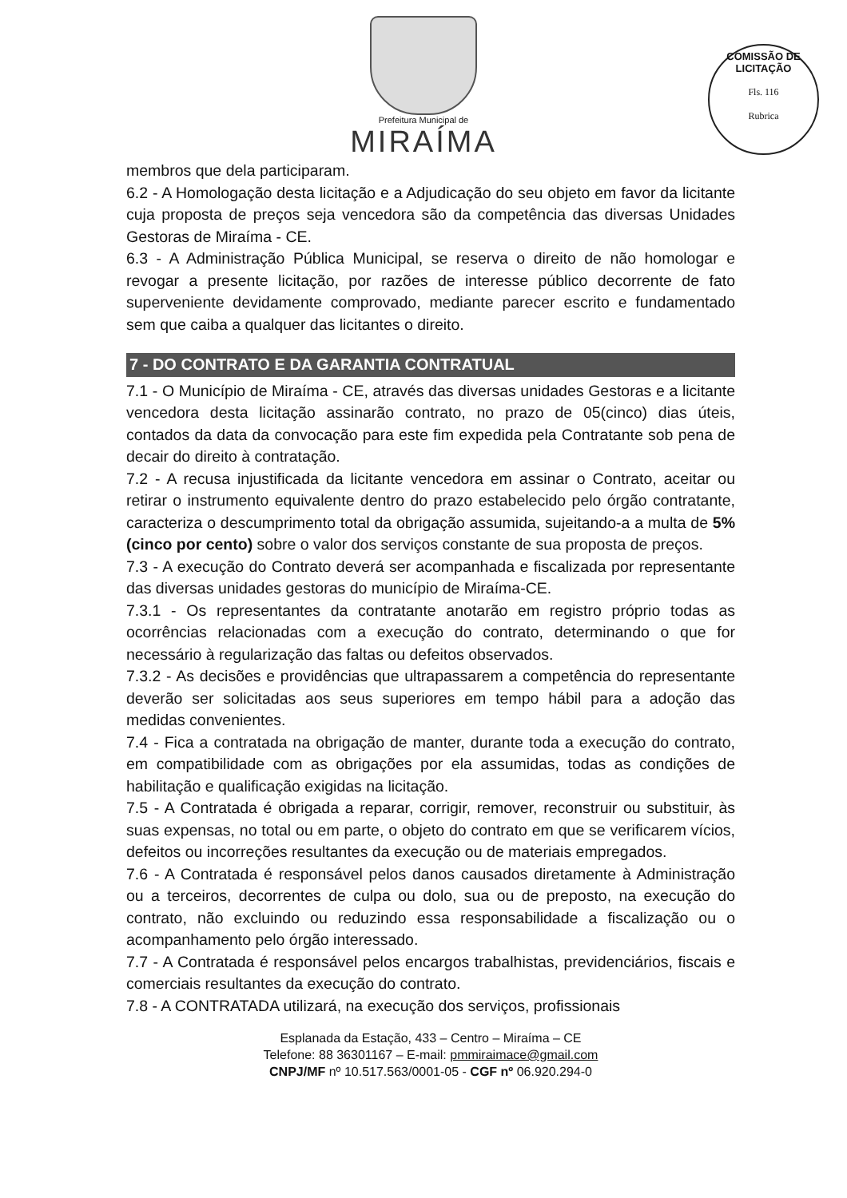Prefeitura Municipal de
MIRAÍMA
COMISSÃO DE LICITAÇÃO
Fls. 116
Rubrica
membros que dela participaram.
6.2 - A Homologação desta licitação e a Adjudicação do seu objeto em favor da licitante cuja proposta de preços seja vencedora são da competência das diversas Unidades Gestoras de Miraíma - CE.
6.3 - A Administração Pública Municipal, se reserva o direito de não homologar e revogar a presente licitação, por razões de interesse público decorrente de fato superveniente devidamente comprovado, mediante parecer escrito e fundamentado sem que caiba a qualquer das licitantes o direito.
7 - DO CONTRATO E DA GARANTIA CONTRATUAL
7.1 - O Município de Miraíma - CE, através das diversas unidades Gestoras e a licitante vencedora desta licitação assinarão contrato, no prazo de 05(cinco) dias úteis, contados da data da convocação para este fim expedida pela Contratante sob pena de decair do direito à contratação.
7.2 - A recusa injustificada da licitante vencedora em assinar o Contrato, aceitar ou retirar o instrumento equivalente dentro do prazo estabelecido pelo órgão contratante, caracteriza o descumprimento total da obrigação assumida, sujeitando-a a multa de 5% (cinco por cento) sobre o valor dos serviços constante de sua proposta de preços.
7.3 - A execução do Contrato deverá ser acompanhada e fiscalizada por representante das diversas unidades gestoras do município de Miraíma-CE.
7.3.1 - Os representantes da contratante anotarão em registro próprio todas as ocorrências relacionadas com a execução do contrato, determinando o que for necessário à regularização das faltas ou defeitos observados.
7.3.2 - As decisões e providências que ultrapassarem a competência do representante deverão ser solicitadas aos seus superiores em tempo hábil para a adoção das medidas convenientes.
7.4 - Fica a contratada na obrigação de manter, durante toda a execução do contrato, em compatibilidade com as obrigações por ela assumidas, todas as condições de habilitação e qualificação exigidas na licitação.
7.5 - A Contratada é obrigada a reparar, corrigir, remover, reconstruir ou substituir, às suas expensas, no total ou em parte, o objeto do contrato em que se verificarem vícios, defeitos ou incorreções resultantes da execução ou de materiais empregados.
7.6 - A Contratada é responsável pelos danos causados diretamente à Administração ou a terceiros, decorrentes de culpa ou dolo, sua ou de preposto, na execução do contrato, não excluindo ou reduzindo essa responsabilidade a fiscalização ou o acompanhamento pelo órgão interessado.
7.7 - A Contratada é responsável pelos encargos trabalhistas, previdenciários, fiscais e comerciais resultantes da execução do contrato.
7.8 - A CONTRATADA utilizará, na execução dos serviços, profissionais
Esplanada da Estação, 433 – Centro – Miraíma – CE
Telefone: 88 36301167 – E-mail: pmmiraimace@gmail.com
CNPJ/MF nº 10.517.563/0001-05 - CGF nº 06.920.294-0